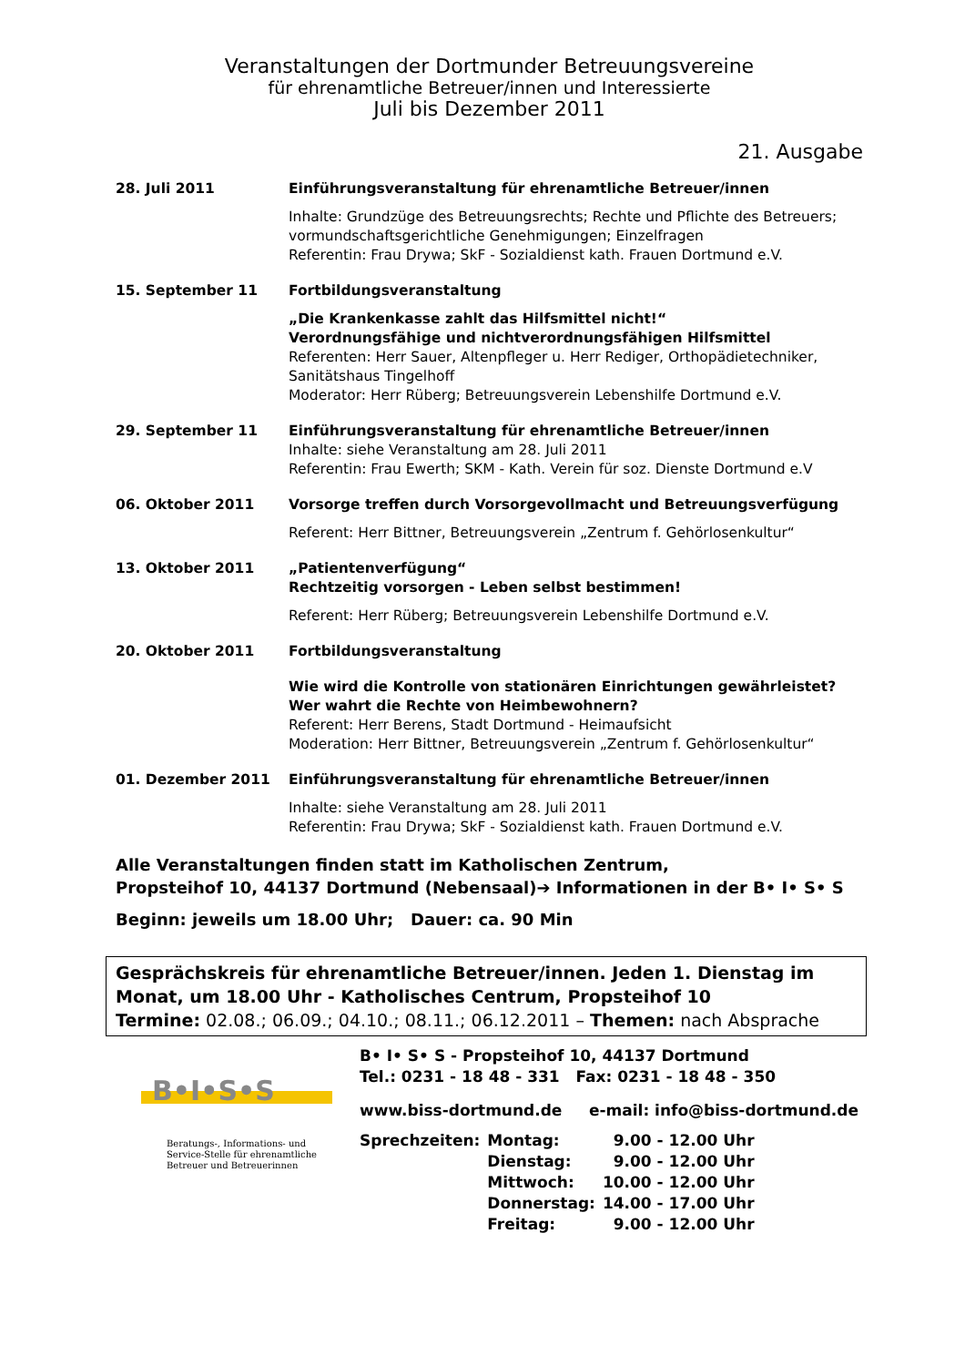Veranstaltungen der Dortmunder Betreuungsvereine
für ehrenamtliche Betreuer/innen und Interessierte
Juli bis Dezember 2011
21. Ausgabe
28. Juli 2011 Einführungsveranstaltung für ehrenamtliche Betreuer/innen
Inhalte: Grundzüge des Betreuungsrechts; Rechte und Pflichte des Betreuers; vormundschaftsgerichtliche Genehmigungen; Einzelfragen
Referentin: Frau Drywa; SkF - Sozialdienst kath. Frauen Dortmund e.V.
15. September 11 Fortbildungsveranstaltung
„Die Krankenkasse zahlt das Hilfsmittel nicht!“
Verordnungsfähige und nichtverordnungsfähigen Hilfsmittel
Referenten: Herr Sauer, Altenpfleger u. Herr Rediger, Orthopädietechniker, Sanitätshaus Tingelhoff
Moderator: Herr Rüberg; Betreuungsverein Lebenshilfe Dortmund e.V.
29. September 11 Einführungsveranstaltung für ehrenamtliche Betreuer/innen
Inhalte: siehe Veranstaltung am 28. Juli 2011
Referentin: Frau Ewerth; SKM - Kath. Verein für soz. Dienste Dortmund e.V
06. Oktober 2011 Vorsorge treffen durch Vorsorgevollmacht und Betreuungsverfügung
Referent: Herr Bittner, Betreuungsverein „Zentrum f. Gehörlosenkultur“
13. Oktober 2011 „Patientenverfügung“
Rechtzeitig vorsorgen - Leben selbst bestimmen!
Referent: Herr Rüberg; Betreuungsverein Lebenshilfe Dortmund e.V.
20. Oktober 2011 Fortbildungsveranstaltung
Wie wird die Kontrolle von stationären Einrichtungen gewährleistet?
Wer wahrt die Rechte von Heimbewohnern?
Referent: Herr Berens, Stadt Dortmund - Heimaufsicht
Moderation: Herr Bittner, Betreuungsverein „Zentrum f. Gehörlosenkultur“
01. Dezember 2011 Einführungsveranstaltung für ehrenamtliche Betreuer/innen
Inhalte: siehe Veranstaltung am 28. Juli 2011
Referentin: Frau Drywa; SkF - Sozialdienst kath. Frauen Dortmund e.V.
Alle Veranstaltungen finden statt im Katholischen Zentrum,
Propsteihof 10, 44137 Dortmund (Nebensaal)➔ Informationen in der B• I• S• S
Beginn: jeweils um 18.00 Uhr; Dauer: ca. 90 Min
Gesprächskreis für ehrenamtliche Betreuer/innen. Jeden 1. Dienstag im Monat, um 18.00 Uhr - Katholisches Centrum, Propsteihof 10
Termine: 02.08.; 06.09.; 04.10.; 08.11.; 06.12.2011 – Themen: nach Absprache
B•I•S•S
Beratungs-, Informations- und Service-Stelle für ehrenamtliche Betreuer und Betreuerinnen
B• I• S• S - Propsteihof 10, 44137 Dortmund
Tel.: 0231 - 18 48 - 331 Fax: 0231 - 18 48 - 350
www.biss-dortmund.de e-mail: info@biss-dortmund.de
| Sprechzeiten: | Montag: | 9.00 - 12.00 Uhr |
| | Dienstag: | 9.00 - 12.00 Uhr |
| | Mittwoch: | 10.00 - 12.00 Uhr |
| | Donnerstag: | 14.00 - 17.00 Uhr |
| | Freitag: | 9.00 - 12.00 Uhr |